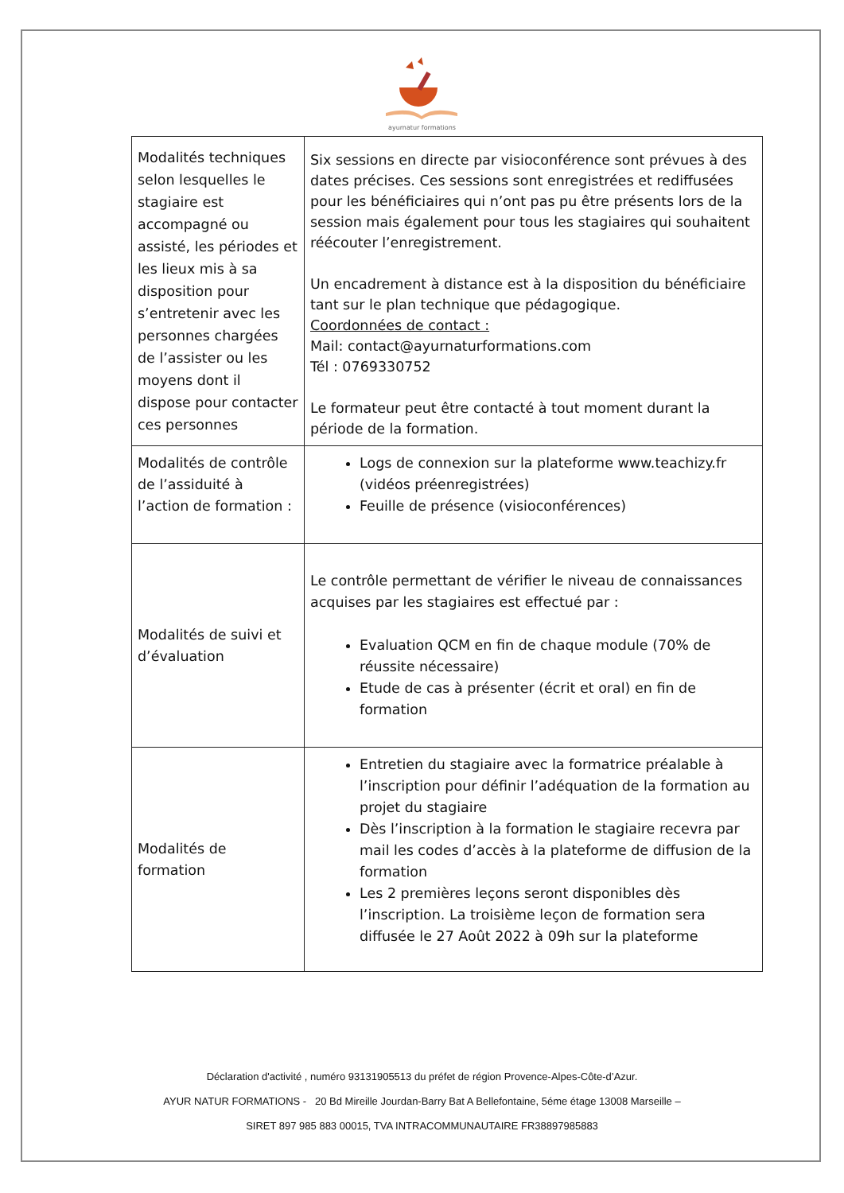ayurnatur formations
| Modalités techniques selon lesquelles le stagiaire est accompagné ou assisté, les périodes et les lieux mis à sa disposition pour s’entretenir avec les personnes chargées de l’assister ou les moyens dont il dispose pour contacter ces personnes | Six sessions en directe par visioconférence sont prévues à des dates précises. Ces sessions sont enregistrées et rediffusées pour les bénéficiaires qui n’ont pas pu être présents lors de la session mais également pour tous les stagiaires qui souhaitent réécouter l’enregistrement. Un encadrement à distance est à la disposition du bénéficiaire tant sur le plan technique que pédagogique. Coordonnées de contact : Mail: contact@ayurnaturformations.com Tél : 0769330752 Le formateur peut être contacté à tout moment durant la période de la formation. |
| Modalités de contrôle de l’assiduité à l’action de formation : | Logs de connexion sur la plateforme www.teachizy.fr (vidéos préenregistrées) Feuille de présence (visioconférences) |
| Modalités de suivi et d’évaluation | Le contrôle permettant de vérifier le niveau de connaissances acquises par les stagiaires est effectué par : Evaluation QCM en fin de chaque module (70% de réussite nécessaire) Etude de cas à présenter (écrit et oral) en fin de formation |
| Modalités de formation | Entretien du stagiaire avec la formatrice préalable à l’inscription pour définir l’adéquation de la formation au projet du stagiaire Dès l’inscription à la formation le stagiaire recevra par mail les codes d’accès à la plateforme de diffusion de la formation Les 2 premières leçons seront disponibles dès l’inscription. La troisième leçon de formation sera diffusée le 27 Août 2022 à 09h sur la plateforme |
Déclaration d'activité , numéro 93131905513 du préfet de région Provence-Alpes-Côte-d’Azur.
AYUR NATUR FORMATIONS - 20 Bd Mireille Jourdan-Barry Bat A Bellefontaine, 5éme étage 13008 Marseille –
SIRET 897 985 883 00015, TVA INTRACOMMUNAUTAIRE FR38897985883